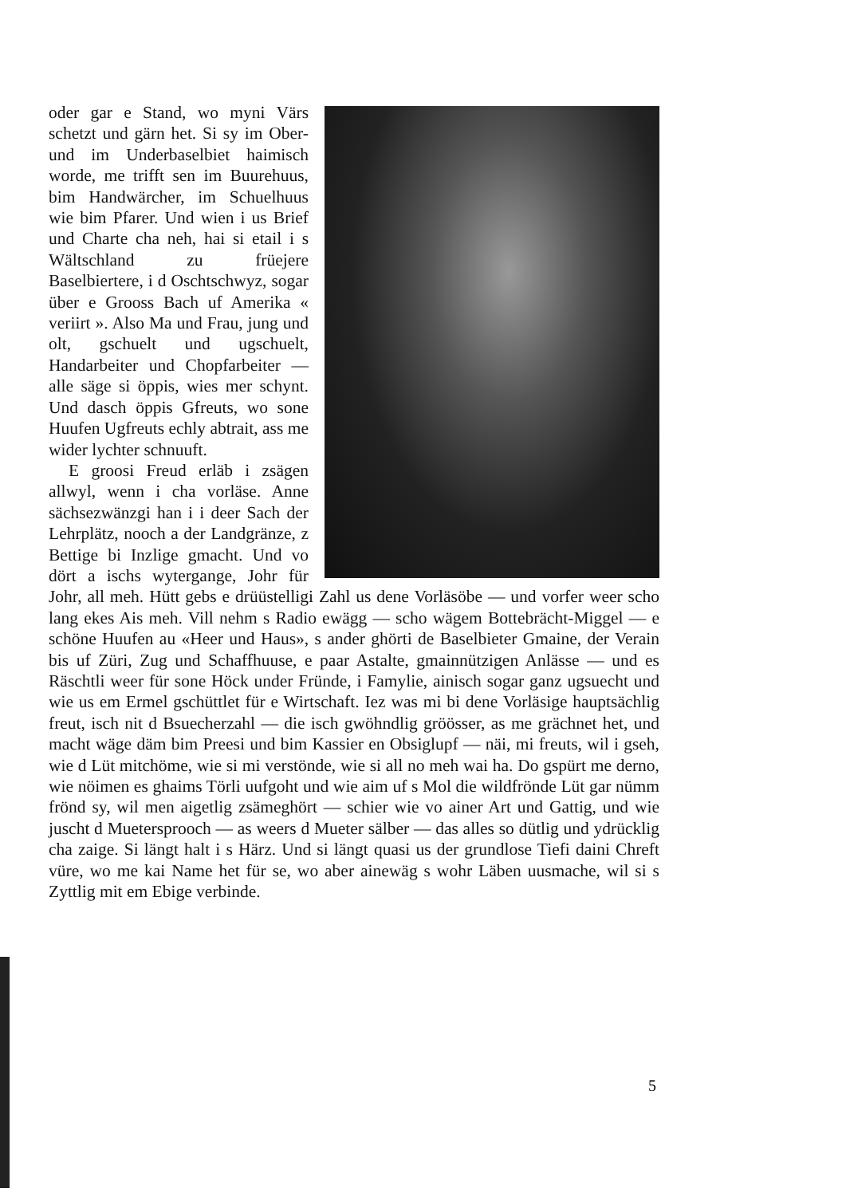oder gar e Stand, wo myni Värs schetzt und gärn het. Si sy im Ober- und im Underbaselbiet haimisch worde, me trifft sen im Buurehuus, bim Handwärcher, im Schuelhuus wie bim Pfarer. Und wien i us Brief und Charte cha neh, hai si etail i s Wältschland zu früejere Baselbiertere, i d Oschtschwyz, sogar über e Grooss Bach uf Amerika « veriirt ». Also Ma und Frau, jung und olt, gschuelt und ugschuelt, Handarbeiter und Chopfarbeiter — alle säge si öppis, wies mer schynt. Und dasch öppis Gfreuts, wo sone Huufen Ugfreuts echly abtrait, ass me wider lychter schnuuft.
E groosi Freud erläb i zsägen allwyl, wenn i cha vorläse. Anne sächsezwänzgi han i i deer Sach der Lehrplätz, nooch a der Landgränze, z Bettige bi Inzlige gmacht. Und vo dört a ischs wytergange, Johr für Johr, all meh. Hütt gebs e drüüstelligi Zahl us dene Vorläsöbe — und vorfer weer scho lang ekes Ais meh. Vill nehm s Radio ewägg — scho wägem Bottebrächt-Miggel — e schöne Huufen au «Heer und Haus», s ander ghörti de Baselbieter Gmaine, der Verain bis uf Züri, Zug und Schaffhuuse, e paar Astalte, gmainnützigen Anlässe — und es Räschtli weer für sone Höck under Fründe, i Famylie, ainisch sogar ganz ugsuecht und wie us em Ermel gschüttlet für e Wirtschaft. Iez was mi bi dene Vorläsige hauptsächlig freut, isch nit d Bsuecherzahl — die isch gwöhndlig gröösser, as me grächnet het, und macht wäge däm bim Preesi und bim Kassier en Obsiglupf — näi, mi freuts, wil i gseh, wie d Lüt mitchöme, wie si mi verstönde, wie si all no meh wai ha. Do gspürt me derno, wie nöimen es ghaims Törli uufgoht und wie aim uf s Mol die wildfrönde Lüt gar nümm frönd sy, wil men aigetlig zsämeghört — schier wie vo ainer Art und Gattig, und wie juscht d Muetersprooch — as weers d Mueter sälber — das alles so dütlig und ydrücklig cha zaige. Si längt halt i s Härz. Und si längt quasi us der grundlose Tiefi daini Chreft vüre, wo me kai Name het für se, wo aber ainewäg s wohr Läben uusmache, wil si s Zyttlig mit em Ebige verbinde.
5